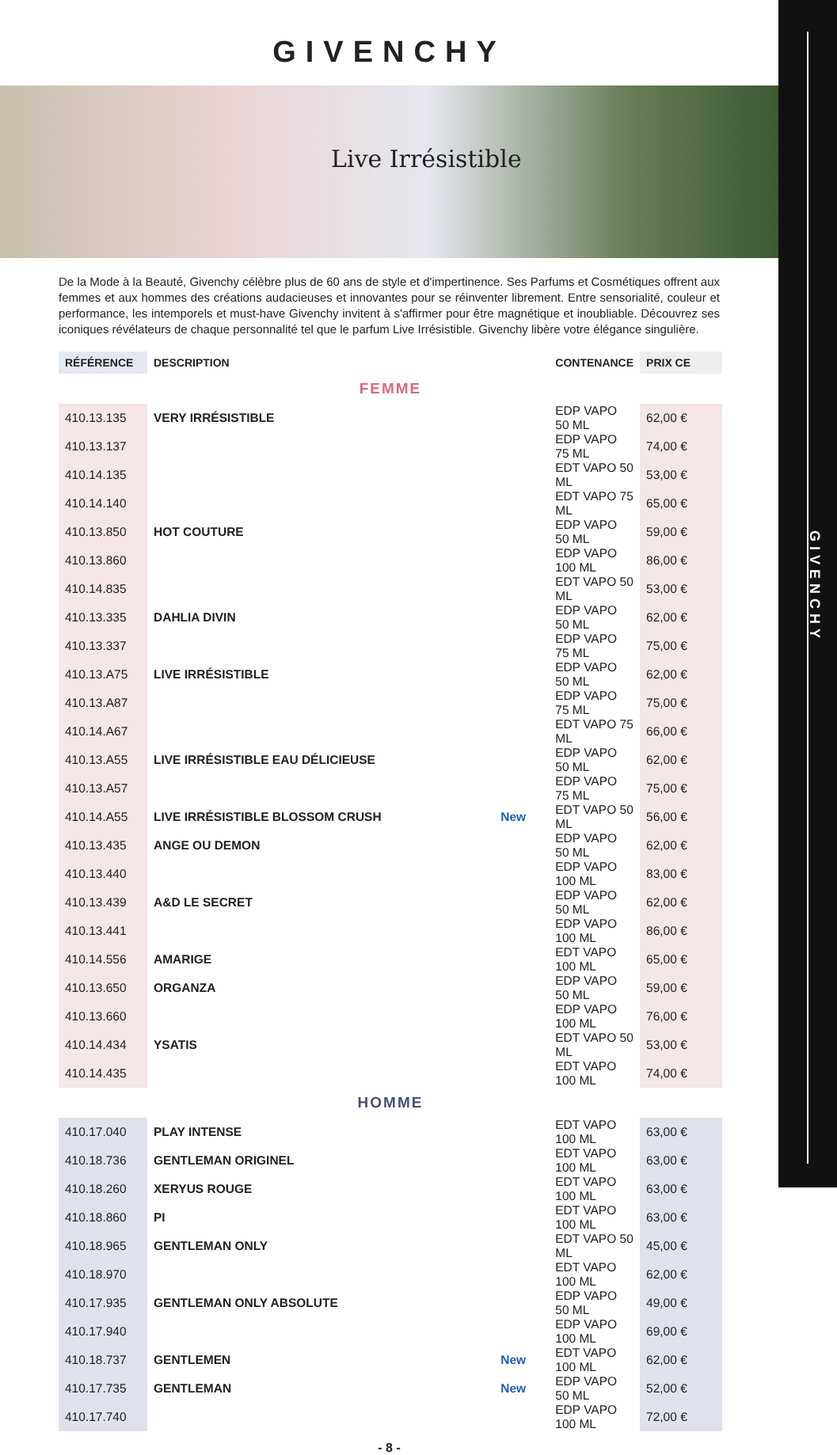GIVENCHY
GIVENCHY
Live Irrésistible
De la Mode à la Beauté, Givenchy célèbre plus de 60 ans de style et d'impertinence. Ses Parfums et Cosmétiques offrent aux femmes et aux hommes des créations audacieuses et innovantes pour se réinventer librement. Entre sensorialité, couleur et performance, les intemporels et must-have Givenchy invitent à s'affirmer pour être magnétique et inoubliable. Découvrez ses iconiques révélateurs de chaque personnalité tel que le parfum Live Irrésistible. Givenchy libère votre élégance singulière.
| RÉFÉRENCE | DESCRIPTION | | CONTENANCE | PRIX CE |
| --- | --- | --- | --- | --- |
| FEMME | | | | |
| 410.13.135 | VERY IRRÉSISTIBLE | | EDP VAPO 50 ML | 62,00 € |
| 410.13.137 | | | EDP VAPO 75 ML | 74,00 € |
| 410.14.135 | | | EDT VAPO 50 ML | 53,00 € |
| 410.14.140 | | | EDT VAPO 75 ML | 65,00 € |
| 410.13.850 | HOT COUTURE | | EDP VAPO 50 ML | 59,00 € |
| 410.13.860 | | | EDP VAPO 100 ML | 86,00 € |
| 410.14.835 | | | EDT VAPO 50 ML | 53,00 € |
| 410.13.335 | DAHLIA DIVIN | | EDP VAPO 50 ML | 62,00 € |
| 410.13.337 | | | EDP VAPO 75 ML | 75,00 € |
| 410.13.A75 | LIVE IRRÉSISTIBLE | | EDP VAPO 50 ML | 62,00 € |
| 410.13.A87 | | | EDP VAPO 75 ML | 75,00 € |
| 410.14.A67 | | | EDT VAPO 75 ML | 66,00 € |
| 410.13.A55 | LIVE IRRÉSISTIBLE EAU DÉLICIEUSE | | EDP VAPO 50 ML | 62,00 € |
| 410.13.A57 | | | EDP VAPO 75 ML | 75,00 € |
| 410.14.A55 | LIVE IRRÉSISTIBLE BLOSSOM CRUSH | New | EDT VAPO 50 ML | 56,00 € |
| 410.13.435 | ANGE OU DEMON | | EDP VAPO 50 ML | 62,00 € |
| 410.13.440 | | | EDP VAPO 100 ML | 83,00 € |
| 410.13.439 | A&D LE SECRET | | EDP VAPO 50 ML | 62,00 € |
| 410.13.441 | | | EDP VAPO 100 ML | 86,00 € |
| 410.14.556 | AMARIGE | | EDT VAPO 100 ML | 65,00 € |
| 410.13.650 | ORGANZA | | EDP VAPO 50 ML | 59,00 € |
| 410.13.660 | | | EDP VAPO 100 ML | 76,00 € |
| 410.14.434 | YSATIS | | EDT VAPO 50 ML | 53,00 € |
| 410.14.435 | | | EDT VAPO 100 ML | 74,00 € |
| HOMME | | | | |
| 410.17.040 | PLAY INTENSE | | EDT VAPO 100 ML | 63,00 € |
| 410.18.736 | GENTLEMAN ORIGINEL | | EDT VAPO 100 ML | 63,00 € |
| 410.18.260 | XERYUS ROUGE | | EDT VAPO 100 ML | 63,00 € |
| 410.18.860 | PI | | EDT VAPO 100 ML | 63,00 € |
| 410.18.965 | GENTLEMAN ONLY | | EDT VAPO 50 ML | 45,00 € |
| 410.18.970 | | | EDT VAPO 100 ML | 62,00 € |
| 410.17.935 | GENTLEMAN ONLY ABSOLUTE | | EDP VAPO 50 ML | 49,00 € |
| 410.17.940 | | | EDP VAPO 100 ML | 69,00 € |
| 410.18.737 | GENTLEMEN | New | EDT VAPO 100 ML | 62,00 € |
| 410.17.735 | GENTLEMAN | New | EDP VAPO 50 ML | 52,00 € |
| 410.17.740 | | | EDP VAPO 100 ML | 72,00 € |
- 8 -